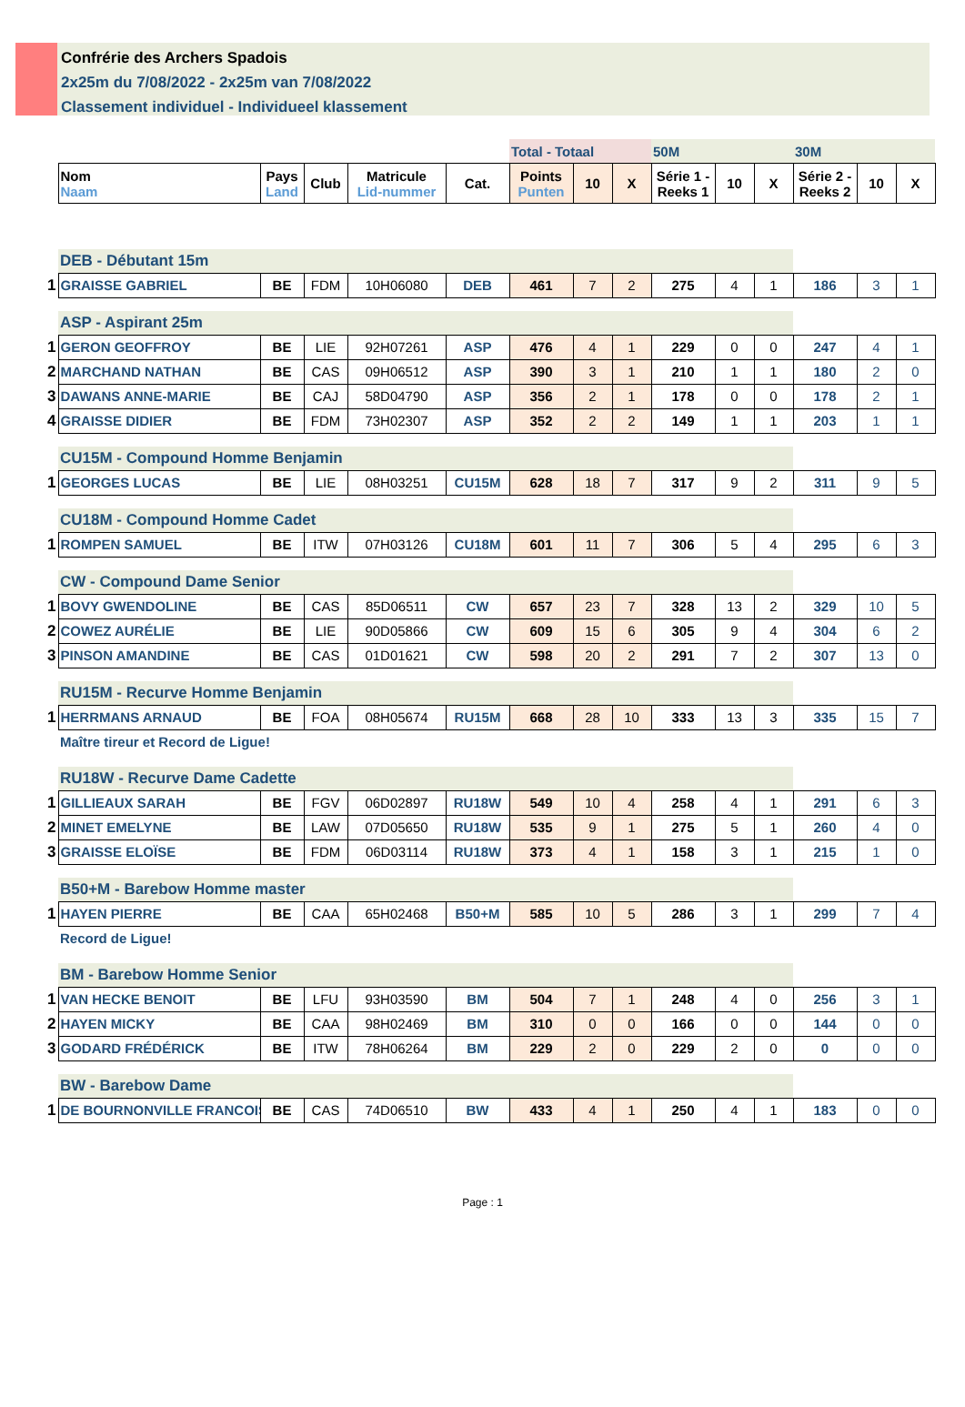Confrérie des Archers Spadois
2x25m du 7/08/2022 - 2x25m van 7/08/2022
Classement individuel - Individueel klassement
| | | | | | | Total - Totaal | | | 50M | | | 30M | | |
| | Nom Naam | Pays Land | Club | Matricule Lid-nummer | Cat. | Points Punten | 10 | X | Série 1 - Reeks 1 | 10 | X | Série 2 - Reeks 2 | 10 | X |
| | DEB - Débutant 15m | | | | | | | | | | | | | |
| 1 | GRAISSE GABRIEL | BE | FDM | 10H06080 | DEB | 461 | 7 | 2 | 275 | 4 | 1 | 186 | 3 | 1 |
| | ASP - Aspirant 25m | | | | | | | | | | | | | |
| 1 | GERON GEOFFROY | BE | LIE | 92H07261 | ASP | 476 | 4 | 1 | 229 | 0 | 0 | 247 | 4 | 1 |
| 2 | MARCHAND NATHAN | BE | CAS | 09H06512 | ASP | 390 | 3 | 1 | 210 | 1 | 1 | 180 | 2 | 0 |
| 3 | DAWANS ANNE-MARIE | BE | CAJ | 58D04790 | ASP | 356 | 2 | 1 | 178 | 0 | 0 | 178 | 2 | 1 |
| 4 | GRAISSE DIDIER | BE | FDM | 73H02307 | ASP | 352 | 2 | 2 | 149 | 1 | 1 | 203 | 1 | 1 |
| | CU15M - Compound Homme Benjamin | | | | | | | | | | | | | |
| 1 | GEORGES LUCAS | BE | LIE | 08H03251 | CU15M | 628 | 18 | 7 | 317 | 9 | 2 | 311 | 9 | 5 |
| | CU18M - Compound Homme Cadet | | | | | | | | | | | | | |
| 1 | ROMPEN SAMUEL | BE | ITW | 07H03126 | CU18M | 601 | 11 | 7 | 306 | 5 | 4 | 295 | 6 | 3 |
| | CW - Compound Dame Senior | | | | | | | | | | | | | |
| 1 | BOVY GWENDOLINE | BE | CAS | 85D06511 | CW | 657 | 23 | 7 | 328 | 13 | 2 | 329 | 10 | 5 |
| 2 | COWEZ AURÉLIE | BE | LIE | 90D05866 | CW | 609 | 15 | 6 | 305 | 9 | 4 | 304 | 6 | 2 |
| 3 | PINSON AMANDINE | BE | CAS | 01D01621 | CW | 598 | 20 | 2 | 291 | 7 | 2 | 307 | 13 | 0 |
| | RU15M - Recurve Homme Benjamin | | | | | | | | | | | | | |
| 1 | HERRMANS ARNAUD | BE | FOA | 08H05674 | RU15M | 668 | 28 | 10 | 333 | 13 | 3 | 335 | 15 | 7 |
| | Maître tireur et Record de Ligue! | | | | | | | | | | | | | |
| | RU18W - Recurve Dame Cadette | | | | | | | | | | | | | |
| 1 | GILLIEAUX SARAH | BE | FGV | 06D02897 | RU18W | 549 | 10 | 4 | 258 | 4 | 1 | 291 | 6 | 3 |
| 2 | MINET EMELYNE | BE | LAW | 07D05650 | RU18W | 535 | 9 | 1 | 275 | 5 | 1 | 260 | 4 | 0 |
| 3 | GRAISSE ELOÏSE | BE | FDM | 06D03114 | RU18W | 373 | 4 | 1 | 158 | 3 | 1 | 215 | 1 | 0 |
| | B50+M - Barebow Homme master | | | | | | | | | | | | | |
| 1 | HAYEN PIERRE | BE | CAA | 65H02468 | B50+M | 585 | 10 | 5 | 286 | 3 | 1 | 299 | 7 | 4 |
| | Record de Ligue! | | | | | | | | | | | | | |
| | BM - Barebow Homme Senior | | | | | | | | | | | | | |
| 1 | VAN HECKE BENOIT | BE | LFU | 93H03590 | BM | 504 | 7 | 1 | 248 | 4 | 0 | 256 | 3 | 1 |
| 2 | HAYEN MICKY | BE | CAA | 98H02469 | BM | 310 | 0 | 0 | 166 | 0 | 0 | 144 | 0 | 0 |
| 3 | GODARD FRÉDÉRICK | BE | ITW | 78H06264 | BM | 229 | 2 | 0 | 229 | 2 | 0 | 0 | 0 | 0 |
| | BW - Barebow Dame | | | | | | | | | | | | | |
| 1 | DE BOURNONVILLE FRANCOIS | BE | CAS | 74D06510 | BW | 433 | 4 | 1 | 250 | 4 | 1 | 183 | 0 | 0 |
Page : 1